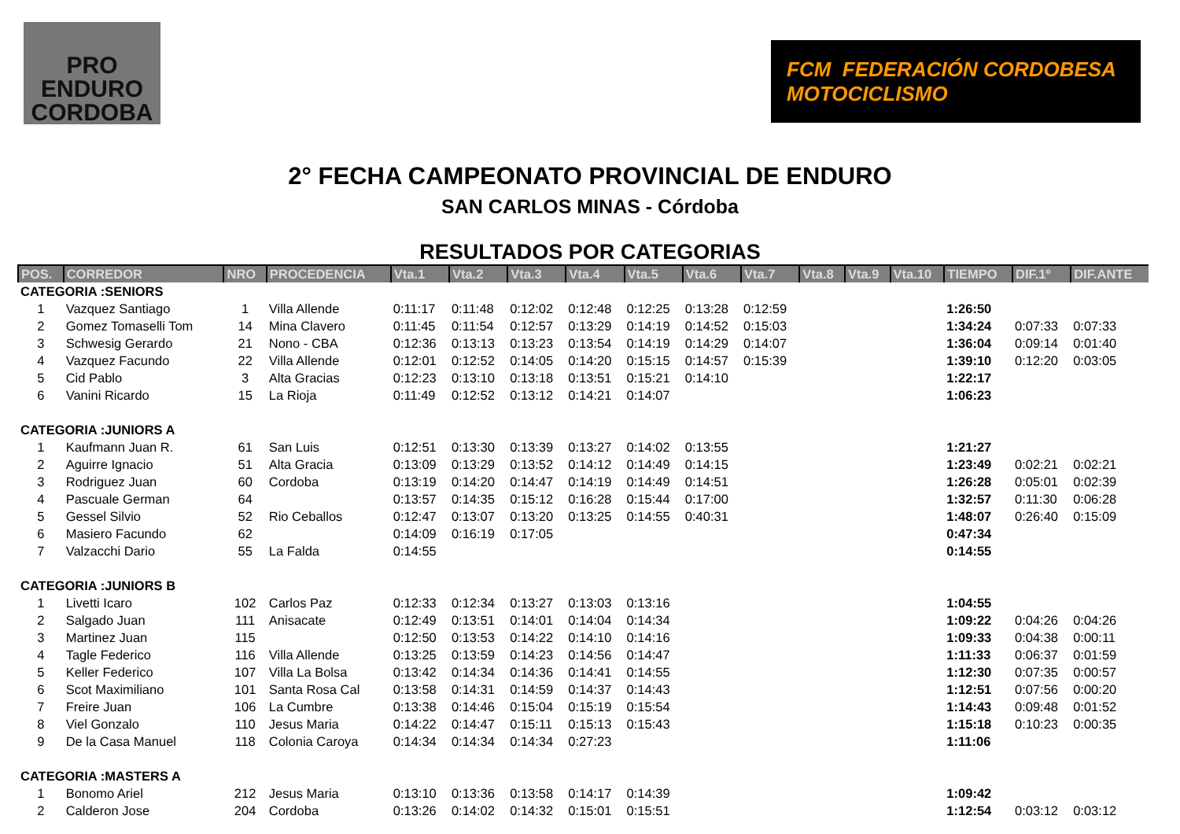PRO ENDURO
CORDOBA
FCM FEDERACIÓN CORDOBESA
MOTOCICLISMO
2° FECHA CAMPEONATO PROVINCIAL DE ENDURO
SAN CARLOS MINAS - Córdoba
RESULTADOS POR CATEGORIAS
| POS. | CORREDOR | NRO | PROCEDENCIA | Vta.1 | Vta.2 | Vta.3 | Vta.4 | Vta.5 | Vta.6 | Vta.7 | Vta.8 | Vta.9 | Vta.10 | TIEMPO | DIF.1º | DIF.ANTE |
| --- | --- | --- | --- | --- | --- | --- | --- | --- | --- | --- | --- | --- | --- | --- | --- | --- |
| CATEGORIA :SENIORS | | | | | | | | | | | | | | | | |
| 1 | Vazquez Santiago | 1 | Villa Allende | 0:11:17 | 0:11:48 | 0:12:02 | 0:12:48 | 0:12:25 | 0:13:28 | 0:12:59 | | | | 1:26:50 | | |
| 2 | Gomez Tomaselli Tom | 14 | Mina Clavero | 0:11:45 | 0:11:54 | 0:12:57 | 0:13:29 | 0:14:19 | 0:14:52 | 0:15:03 | | | | 1:34:24 | 0:07:33 | 0:07:33 |
| 3 | Schwesig Gerardo | 21 | Nono - CBA | 0:12:36 | 0:13:13 | 0:13:23 | 0:13:54 | 0:14:19 | 0:14:29 | 0:14:07 | | | | 1:36:04 | 0:09:14 | 0:01:40 |
| 4 | Vazquez Facundo | 22 | Villa Allende | 0:12:01 | 0:12:52 | 0:14:05 | 0:14:20 | 0:15:15 | 0:14:57 | 0:15:39 | | | | 1:39:10 | 0:12:20 | 0:03:05 |
| 5 | Cid Pablo | 3 | Alta Gracias | 0:12:23 | 0:13:10 | 0:13:18 | 0:13:51 | 0:15:21 | 0:14:10 | | | | | 1:22:17 | | |
| 6 | Vanini Ricardo | 15 | La Rioja | 0:11:49 | 0:12:52 | 0:13:12 | 0:14:21 | 0:14:07 | | | | | | 1:06:23 | | |
| CATEGORIA :JUNIORS A | | | | | | | | | | | | | | | | |
| 1 | Kaufmann Juan R. | 61 | San Luis | 0:12:51 | 0:13:30 | 0:13:39 | 0:13:27 | 0:14:02 | 0:13:55 | | | | | 1:21:27 | | |
| 2 | Aguirre Ignacio | 51 | Alta Gracia | 0:13:09 | 0:13:29 | 0:13:52 | 0:14:12 | 0:14:49 | 0:14:15 | | | | | 1:23:49 | 0:02:21 | 0:02:21 |
| 3 | Rodriguez Juan | 60 | Cordoba | 0:13:19 | 0:14:20 | 0:14:47 | 0:14:19 | 0:14:49 | 0:14:51 | | | | | 1:26:28 | 0:05:01 | 0:02:39 |
| 4 | Pascuale German | 64 | | 0:13:57 | 0:14:35 | 0:15:12 | 0:16:28 | 0:15:44 | 0:17:00 | | | | | 1:32:57 | 0:11:30 | 0:06:28 |
| 5 | Gessel Silvio | 52 | Rio Ceballos | 0:12:47 | 0:13:07 | 0:13:20 | 0:13:25 | 0:14:55 | 0:40:31 | | | | | 1:48:07 | 0:26:40 | 0:15:09 |
| 6 | Masiero Facundo | 62 | | 0:14:09 | 0:16:19 | 0:17:05 | | | | | | | | 0:47:34 | | |
| 7 | Valzacchi Dario | 55 | La Falda | 0:14:55 | | | | | | | | | | 0:14:55 | | |
| CATEGORIA :JUNIORS B | | | | | | | | | | | | | | | | |
| 1 | Livetti Icaro | 102 | Carlos Paz | 0:12:33 | 0:12:34 | 0:13:27 | 0:13:03 | 0:13:16 | | | | | | 1:04:55 | | |
| 2 | Salgado Juan | 111 | Anisacate | 0:12:49 | 0:13:51 | 0:14:01 | 0:14:04 | 0:14:34 | | | | | | 1:09:22 | 0:04:26 | 0:04:26 |
| 3 | Martinez Juan | 115 | | 0:12:50 | 0:13:53 | 0:14:22 | 0:14:10 | 0:14:16 | | | | | | 1:09:33 | 0:04:38 | 0:00:11 |
| 4 | Tagle Federico | 116 | Villa Allende | 0:13:25 | 0:13:59 | 0:14:23 | 0:14:56 | 0:14:47 | | | | | | 1:11:33 | 0:06:37 | 0:01:59 |
| 5 | Keller Federico | 107 | Villa La Bolsa | 0:13:42 | 0:14:34 | 0:14:36 | 0:14:41 | 0:14:55 | | | | | | 1:12:30 | 0:07:35 | 0:00:57 |
| 6 | Scot Maximiliano | 101 | Santa Rosa Cal | 0:13:58 | 0:14:31 | 0:14:59 | 0:14:37 | 0:14:43 | | | | | | 1:12:51 | 0:07:56 | 0:00:20 |
| 7 | Freire Juan | 106 | La Cumbre | 0:13:38 | 0:14:46 | 0:15:04 | 0:15:19 | 0:15:54 | | | | | | 1:14:43 | 0:09:48 | 0:01:52 |
| 8 | Viel Gonzalo | 110 | Jesus Maria | 0:14:22 | 0:14:47 | 0:15:11 | 0:15:13 | 0:15:43 | | | | | | 1:15:18 | 0:10:23 | 0:00:35 |
| 9 | De la Casa Manuel | 118 | Colonia Caroya | 0:14:34 | 0:14:34 | 0:14:34 | 0:27:23 | | | | | | | 1:11:06 | | |
| CATEGORIA :MASTERS A | | | | | | | | | | | | | | | | |
| 1 | Bonomo Ariel | 212 | Jesus Maria | 0:13:10 | 0:13:36 | 0:13:58 | 0:14:17 | 0:14:39 | | | | | | 1:09:42 | | |
| 2 | Calderon Jose | 204 | Cordoba | 0:13:26 | 0:14:02 | 0:14:32 | 0:15:01 | 0:15:51 | | | | | | 1:12:54 | 0:03:12 | 0:03:12 |